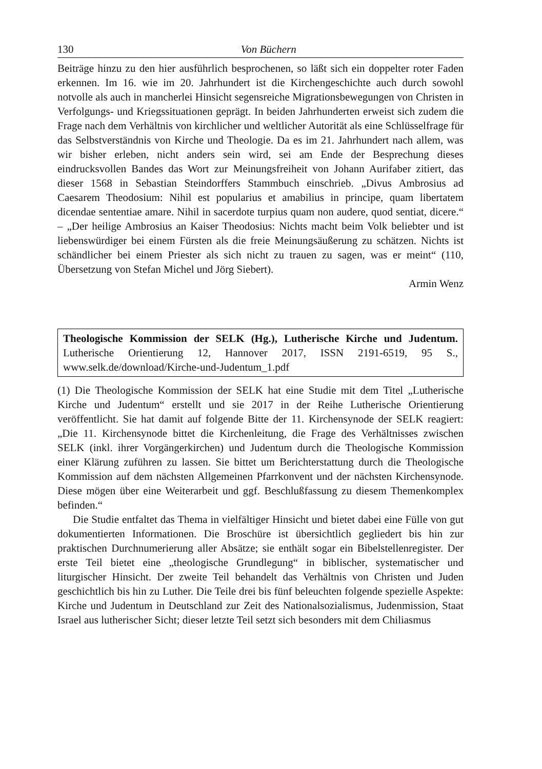130 Von Büchern
Beiträge hinzu zu den hier ausführlich besprochenen, so läßt sich ein doppelter roter Faden erkennen. Im 16. wie im 20. Jahrhundert ist die Kirchengeschichte auch durch sowohl notvolle als auch in mancherlei Hinsicht segensreiche Migrationsbewegungen von Christen in Verfolgungs- und Kriegssituationen geprägt. In beiden Jahrhunderten erweist sich zudem die Frage nach dem Verhältnis von kirchlicher und weltlicher Autorität als eine Schlüsselfrage für das Selbstverständnis von Kirche und Theologie. Da es im 21. Jahrhundert nach allem, was wir bisher erleben, nicht anders sein wird, sei am Ende der Besprechung dieses eindrucksvollen Bandes das Wort zur Meinungsfreiheit von Johann Aurifaber zitiert, das dieser 1568 in Sebastian Steindorffers Stammbuch einschrieb. „Divus Ambrosius ad Caesarem Theodosium: Nihil est popularius et amabilius in principe, quam libertatem dicendae sententiae amare. Nihil in sacerdote turpius quam non audere, quod sentiat, dicere.“ – „Der heilige Ambrosius an Kaiser Theodosius: Nichts macht beim Volk beliebter und ist liebenswürdiger bei einem Fürsten als die freie Meinungsäußerung zu schätzen. Nichts ist schändlicher bei einem Priester als sich nicht zu trauen zu sagen, was er meint“ (110, Übersetzung von Stefan Michel und Jörg Siebert).
Armin Wenz
Theologische Kommission der SELK (Hg.), Lutherische Kirche und Judentum. Lutherische Orientierung 12, Hannover 2017, ISSN 2191-6519, 95 S., www.selk.de/download/Kirche-und-Judentum_1.pdf
(1) Die Theologische Kommission der SELK hat eine Studie mit dem Titel „Lutherische Kirche und Judentum“ erstellt und sie 2017 in der Reihe Lutherische Orientierung veröffentlicht. Sie hat damit auf folgende Bitte der 11. Kirchensynode der SELK reagiert: „Die 11. Kirchensynode bittet die Kirchenleitung, die Frage des Verhältnisses zwischen SELK (inkl. ihrer Vorgängerkirchen) und Judentum durch die Theologische Kommission einer Klärung zuführen zu lassen. Sie bittet um Berichterstattung durch die Theologische Kommission auf dem nächsten Allgemeinen Pfarrkonvent und der nächsten Kirchensynode. Diese mögen über eine Weiterarbeit und ggf. Beschlußfassung zu diesem Themenkomplex befinden.“
Die Studie entfaltet das Thema in vielfältiger Hinsicht und bietet dabei eine Fülle von gut dokumentierten Informationen. Die Broschüre ist übersichtlich gegliedert bis hin zur praktischen Durchnumerierung aller Absätze; sie enthält sogar ein Bibelstellenregister. Der erste Teil bietet eine „theologische Grundlegung“ in biblischer, systematischer und liturgischer Hinsicht. Der zweite Teil behandelt das Verhältnis von Christen und Juden geschichtlich bis hin zu Luther. Die Teile drei bis fünf beleuchten folgende spezielle Aspekte: Kirche und Judentum in Deutschland zur Zeit des Nationalsozialismus, Judenmission, Staat Israel aus lutherischer Sicht; dieser letzte Teil setzt sich besonders mit dem Chiliasmus